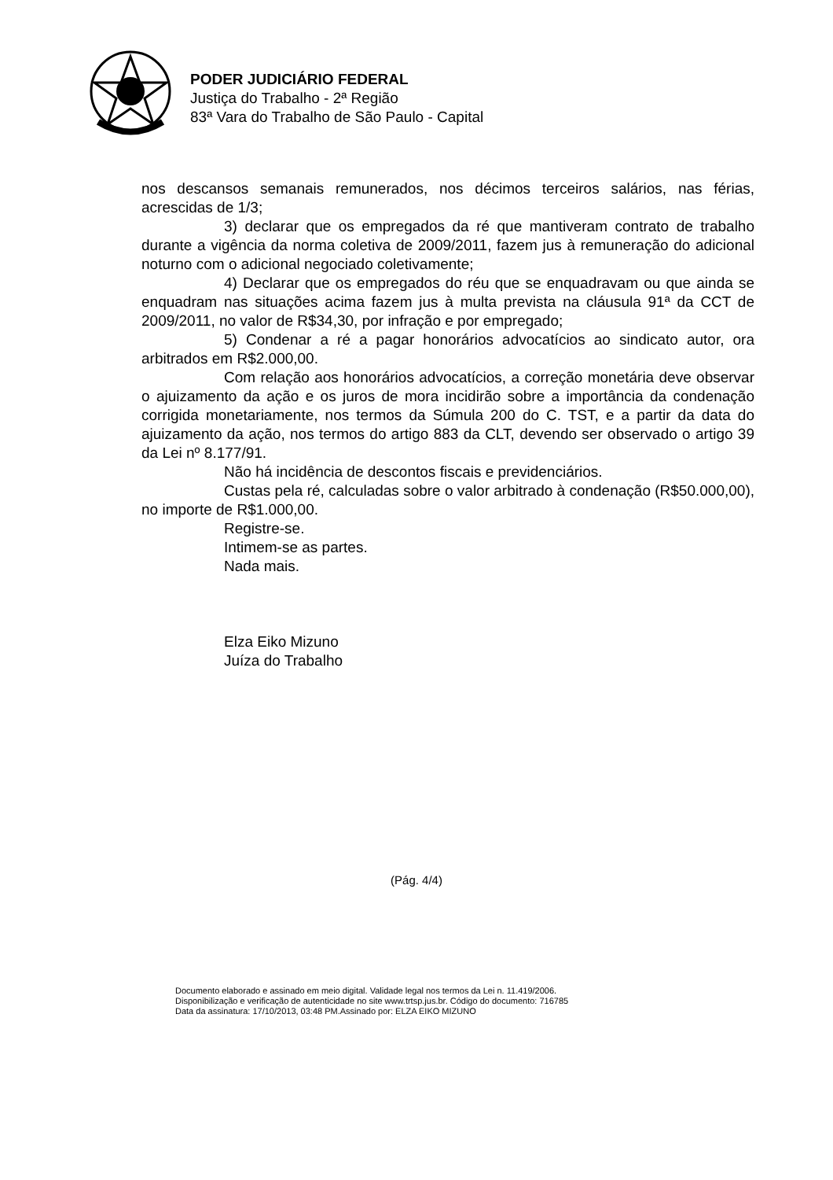PODER JUDICIÁRIO FEDERAL
Justiça do Trabalho - 2ª Região
83ª Vara do Trabalho de São Paulo - Capital
nos descansos semanais remunerados, nos décimos terceiros salários, nas férias, acrescidas de 1/3;
3) declarar que os empregados da ré que mantiveram contrato de trabalho durante a vigência da norma coletiva de 2009/2011, fazem jus à remuneração do adicional noturno com o adicional negociado coletivamente;
4) Declarar que os empregados do réu que se enquadravam ou que ainda se enquadram nas situações acima fazem jus à multa prevista na cláusula 91ª da CCT de 2009/2011, no valor de R$34,30, por infração e por empregado;
5) Condenar a ré a pagar honorários advocatícios ao sindicato autor, ora arbitrados em R$2.000,00.
Com relação aos honorários advocatícios, a correção monetária deve observar o ajuizamento da ação e os juros de mora incidirão sobre a importância da condenação corrigida monetariamente, nos termos da Súmula 200 do C. TST, e a partir da data do ajuizamento da ação, nos termos do artigo 883 da CLT, devendo ser observado o artigo 39 da Lei nº 8.177/91.
Não há incidência de descontos fiscais e previdenciários.
Custas pela ré, calculadas sobre o valor arbitrado à condenação (R$50.000,00), no importe de R$1.000,00.
Registre-se.
Intimem-se as partes.
Nada mais.
Elza Eiko Mizuno
Juíza do Trabalho
(Pág. 4/4)
Documento elaborado e assinado em meio digital. Validade legal nos termos da Lei n. 11.419/2006.
Disponibilização e verificação de autenticidade no site www.trtsp.jus.br. Código do documento: 716785
Data da assinatura: 17/10/2013, 03:48 PM.Assinado por: ELZA EIKO MIZUNO